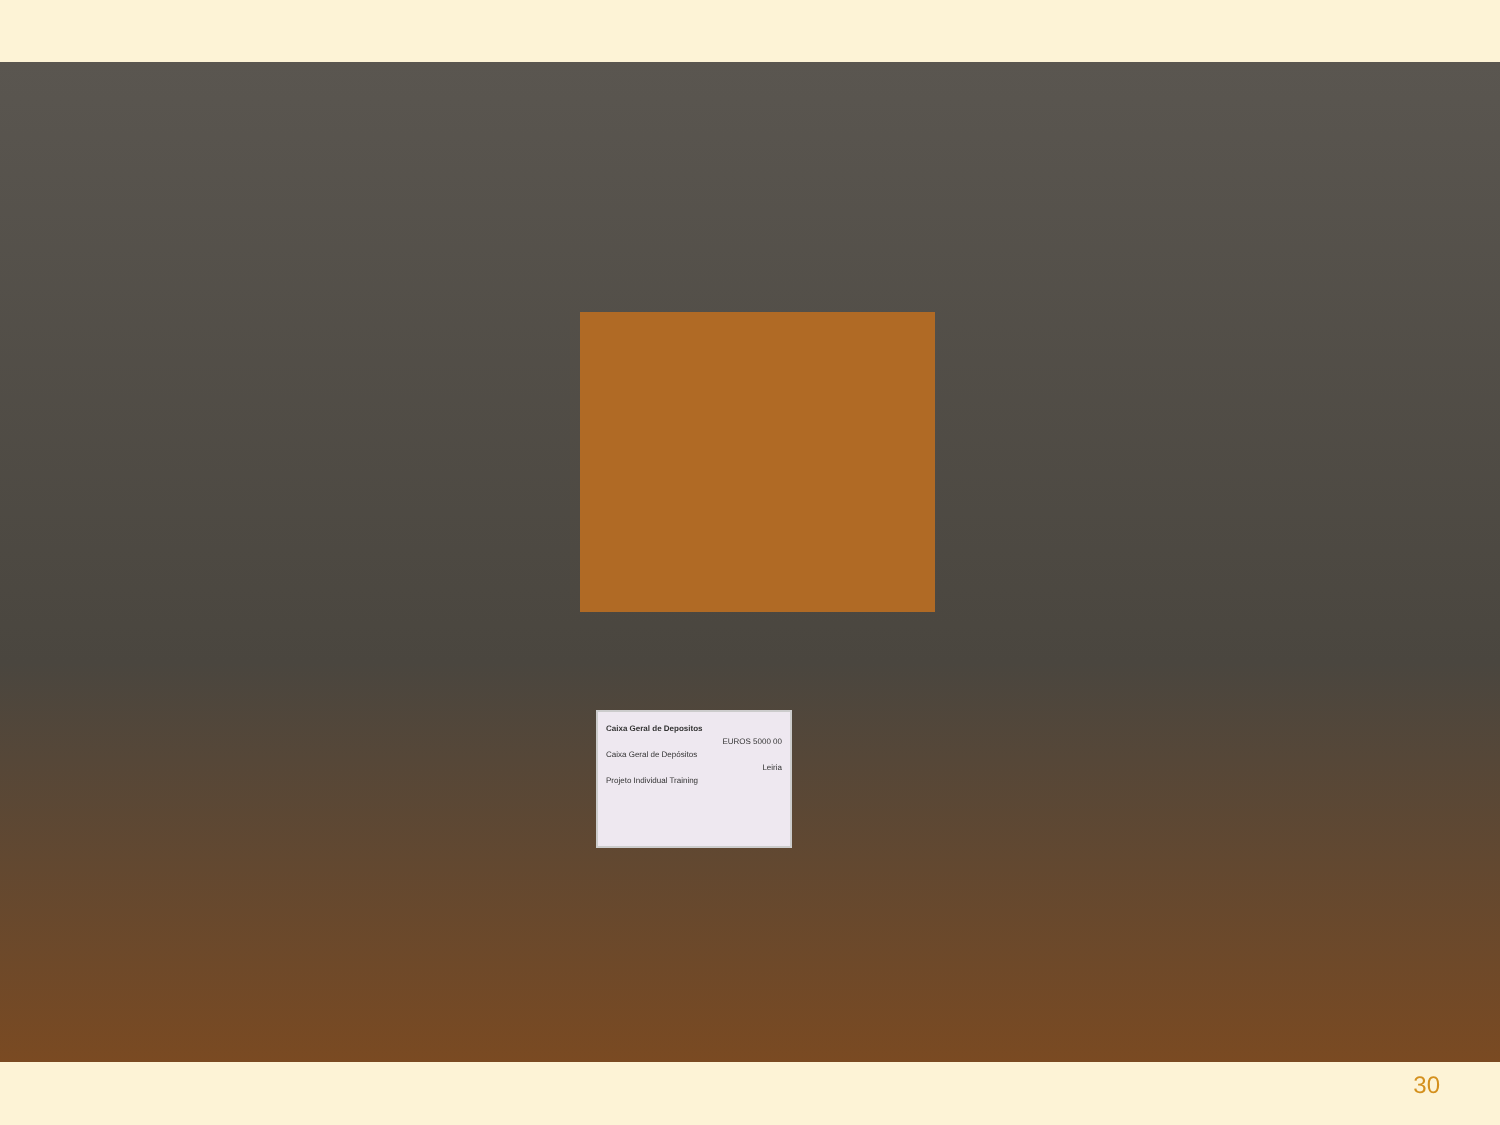Caixa Geral de Depositos
EUROS 5000 00
Caixa Geral de Depósitos
Leiria
Projeto Individual Training
30